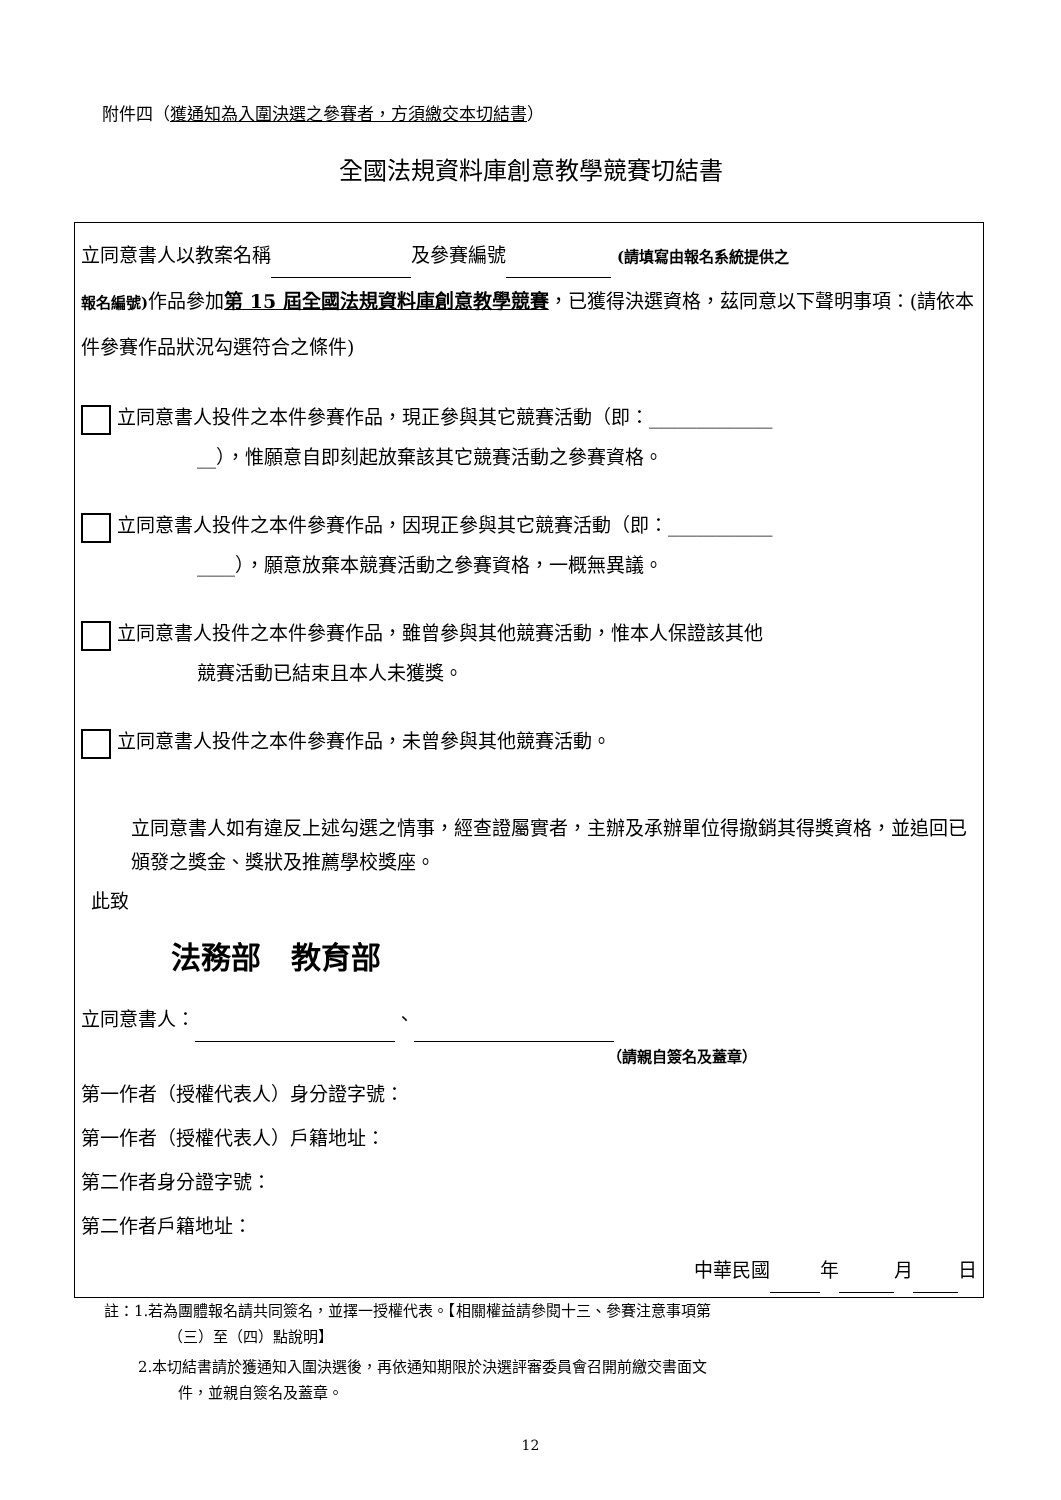附件四（獲通知為入圍決選之參賽者，方須繳交本切結書）
全國法規資料庫創意教學競賽切結書
立同意書人以教案名稱 及參賽編號 (請填寫由報名系統提供之
報名編號) 作品參加第 15 屆全國法規資料庫創意教學競賽，已獲得決選資格，茲同意以下聲明事項：(請依本件參賽作品狀況勾選符合之條件)
立同意書人投件之本件參賽作品，現正參與其它競賽活動（即：_____________
__），惟願意自即刻起放棄該其它競賽活動之參賽資格。
立同意書人投件之本件參賽作品，因現正參與其它競賽活動（即：___________
____），願意放棄本競賽活動之參賽資格，一概無異議。
立同意書人投件之本件參賽作品，雖曾參與其他競賽活動，惟本人保證該其他
競賽活動已結束且本人未獲獎。
立同意書人投件之本件參賽作品，未曾參與其他競賽活動。
立同意書人如有違反上述勾選之情事，經查證屬實者，主辦及承辦單位得撤銷其得獎資格，並追回已頒發之獎金、獎狀及推薦學校獎座。
此致
法務部　教育部
立同意書人： 、
（請親自簽名及蓋章）
第一作者（授權代表人）身分證字號：
第一作者（授權代表人）戶籍地址：
第二作者身分證字號：
第二作者戶籍地址：
中華民國 年 月 日
註：1.若為團體報名請共同簽名，並擇一授權代表。【相關權益請參閱十三、參賽注意事項第
（三）至（四）點說明】
2.本切結書請於獲通知入圍決選後，再依通知期限於決選評審委員會召開前繳交書面文
件，並親自簽名及蓋章。
12